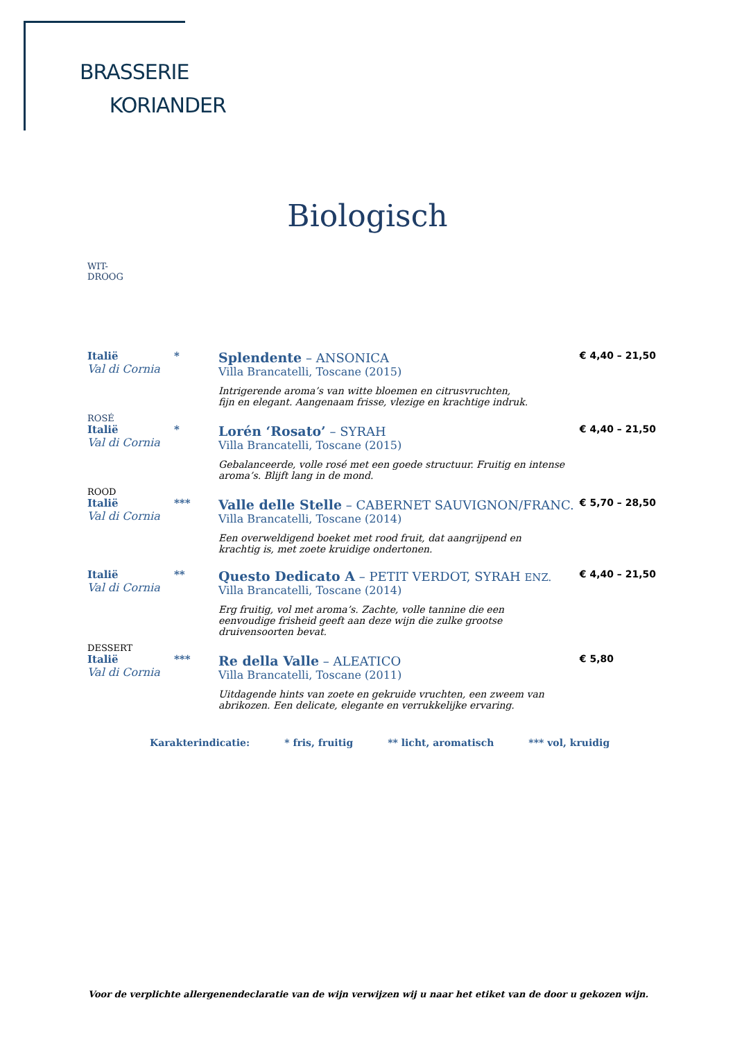BRASSERIE
KORIANDER
Biologisch
WIT-
DROOG
| Italië Val di Cornia | * | Splendente – ANSONICA Villa Brancatelli, Toscane (2015) Intrigerende aroma’s van witte bloemen en citrusvruchten, fijn en elegant. Aangenaam frisse, vlezige en krachtige indruk. | € 4,40 – 21,50 |
| ROSÉ | | | |
| Italië Val di Cornia | * | Lorén ‘Rosato’ – SYRAH Villa Brancatelli, Toscane (2015) Gebalanceerde, volle rosé met een goede structuur. Fruitig en intense aroma’s. Blijft lang in de mond. | € 4,40 – 21,50 |
| ROOD | | | |
| Italië Val di Cornia | *** | Valle delle Stelle – CABERNET SAUVIGNON/FRANC. Villa Brancatelli, Toscane (2014) Een overweldigend boeket met rood fruit, dat aangrijpend en krachtig is, met zoete kruidige ondertonen. | € 5,70 – 28,50 |
| Italië Val di Cornia | ** | Questo Dedicato A – PETIT VERDOT, SYRAH ENZ. Villa Brancatelli, Toscane (2014) Erg fruitig, vol met aroma’s. Zachte, volle tannine die een eenvoudige frisheid geeft aan deze wijn die zulke grootse druivensoorten bevat. | € 4,40 – 21,50 |
| DESSERT | | | |
| Italië Val di Cornia | *** | Re della Valle – ALEATICO Villa Brancatelli, Toscane (2011) Uitdagende hints van zoete en gekruide vruchten, een zweem van abrikozen. Een delicate, elegante en verrukkelijke ervaring. | € 5,80 |
Karakterindicatie: * fris, fruitig ** licht, aromatisch *** vol, kruidig
Voor de verplichte allergenendeclaratie van de wijn verwijzen wij u naar het etiket van de door u gekozen wijn.